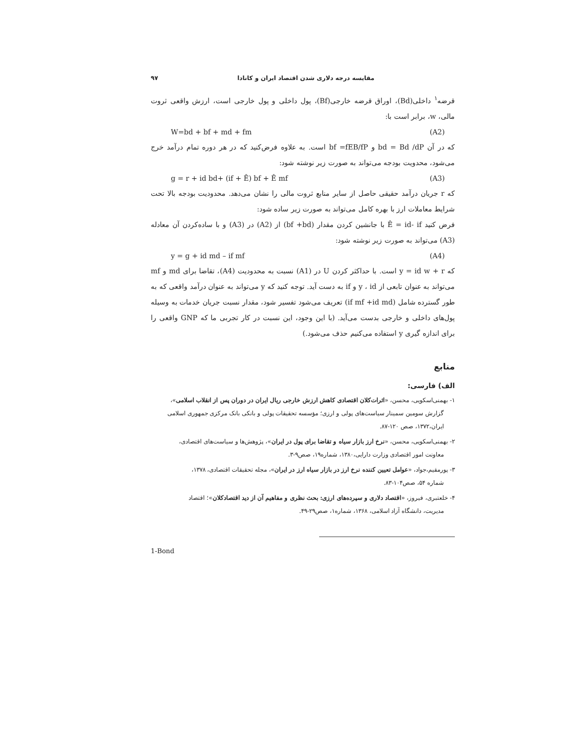مقایسه درجه دلاری شدن اقتصاد ایران و کانادا ۹۷
قرضه<sup>۱</sup> داخلی(Bd)، اوراق قرضه خارجی(Bf)، پول داخلی و پول خارجی است، ارزش واقعی ثروت مالی، w، برابر است با:
W=bd + bf + md + fm (A2)
که در آن bd = Bd /dP و bf =fEB/fP است. به علاوه فرض‌کنید که در هر دوره تمام درآمد خرج می‌شود، محدویت بودجه می‌تواند به صورت زیر نوشته شود:
g = r + id bd+ (if + Ê) bf + Ê mf (A3)
که r جریان درآمد حقیقی حاصل از سایر منابع ثروت مالی را نشان می‌دهد. محدودیت بودجه بالا تحت شرایط معاملات ارز با بهره کامل می‌تواند به صورت زیر ساده شود:
فرض کنید Ê = id- if با جانشین کردن مقدار (bf +bd) از (A2) در (A3) و با ساده‌کردن آن معادله (A3) می‌تواند به صورت زیر نوشته شود:
y = g + id md – if mf (A4)
که y = id w + r است. با حداکثر کردن U در (A1) نسبت به محدودیت (A4)، تقاضا برای md و mf می‌تواند به عنوان تابعی از y ، id و if به دست آید. توجه کنید که y می‌تواند به عنوان درآمد واقعی که به طور گسترده شامل (if mf +id md) تعریف می‌شود تفسیر شود، مقدار نسبت جریان خدمات به وسیله پول‌های داخلی و خارجی بدست می‌آید. (با این وجود، این نسبت در کار تجربی ما که GNP واقعی را برای اندازه گیری y استفاده می‌کنیم حذف می‌شود.)
منابع
الف) فارسی:
۱- بهمنی‌اسکویی، محسن، «اثرات‌کلان اقتصادی کاهش ارزش خارجی ریال ایران در دوران پس از انقلاب اسلامی»،
گزارش سومین سمینار سیاست‌های پولی و ارزی؛ مؤسسه تحقیقات پولی و بانکی بانک مرکزی جمهوری اسلامی ایران،۱۳۷۲، صص ۱۲۰-۸۷.
۲- بهمنی‌اسکویی، محسن، «نرخ ارز بازار سیاه و تقاضا برای پول در ایران»، پژوهش‌ها و سیاست‌های اقتصادی،
معاونت امور اقتصادی وزارت دارایی،۱۳۸۰، شماره۱۹، صص۹-۳.
۳- پورمقیم،جواد، «عوامل تعیین کننده نرخ ارز در بازار سیاه ارز در ایران»، مجله تحقیقات اقتصادی، ۱۳۷۸،
شماره ۵۴، صص۱۰۴-۸۳.
۴- خلعتبری، فیروز، «اقتصاد دلاری و سپرده‌های ارزی: بحث نظری و مفاهیم آن از دید اقتصادکلان»؛ اقتصاد
مدیریت، دانشگاه آزاد اسلامی، ۱۳۶۸، شماره۱، صص۲۹-۴۹.
1-Bond